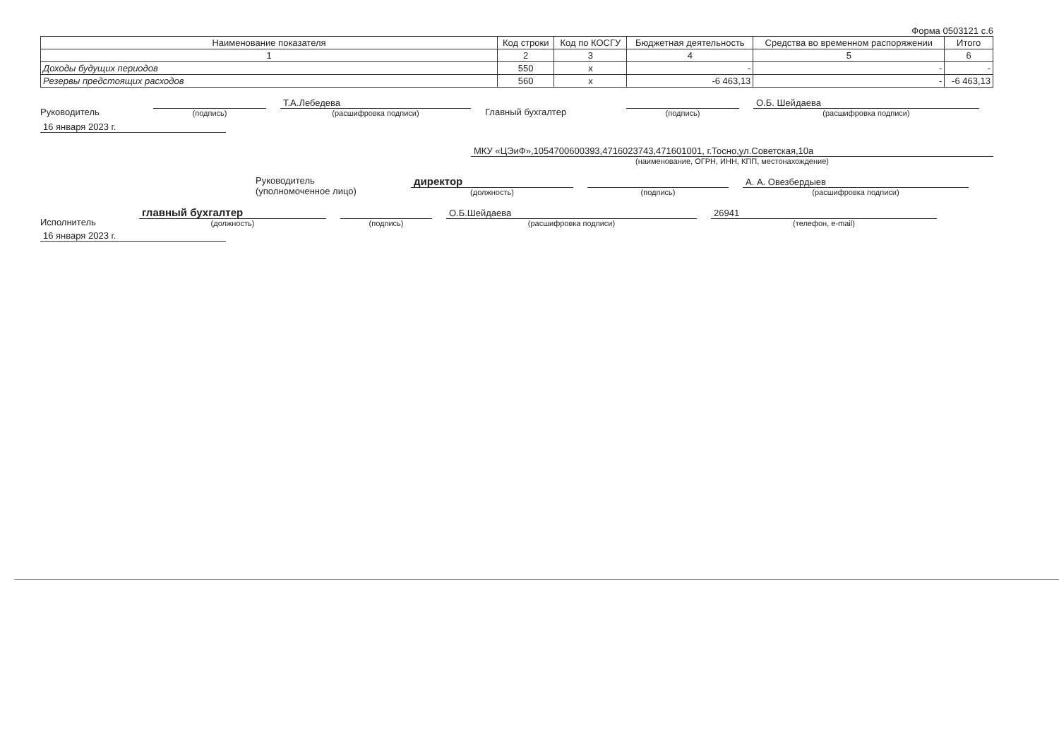Форма 0503121 с.6
| Наименование показателя | Код строки | Код по КОСГУ | Бюджетная деятельность | Средства во временном распоряжении | Итого |
| --- | --- | --- | --- | --- | --- |
| 1 | 2 | 3 | 4 | 5 | 6 |
| Доходы будущих периодов | 550 | x | - | - | - |
| Резервы предстоящих расходов | 560 | x | -6 463,13 | - | -6 463,13 |
Руководитель
(подпись)
Т.А.Лебедева
(расшифровка подписи)
Главный бухгалтер
(подпись)
О.Б. Шейдаева
(расшифровка подписи)
16 января 2023 г.
МКУ «ЦЭиФ»,1054700600393,4716023743,471601001, г.Тосно,ул.Советская,10а
(наименование, ОГРН, ИНН, КПП, местонахождение)
Руководитель
(уполномоченное лицо)
директор
(должность)
(подпись)
А. А. Овезбердыев
(расшифровка подписи)
Исполнитель
главный бухгалтер
(должность)
(подпись)
О.Б.Шейдаева
(расшифровка подписи)
26941
(телефон, e-mail)
16 января 2023 г.